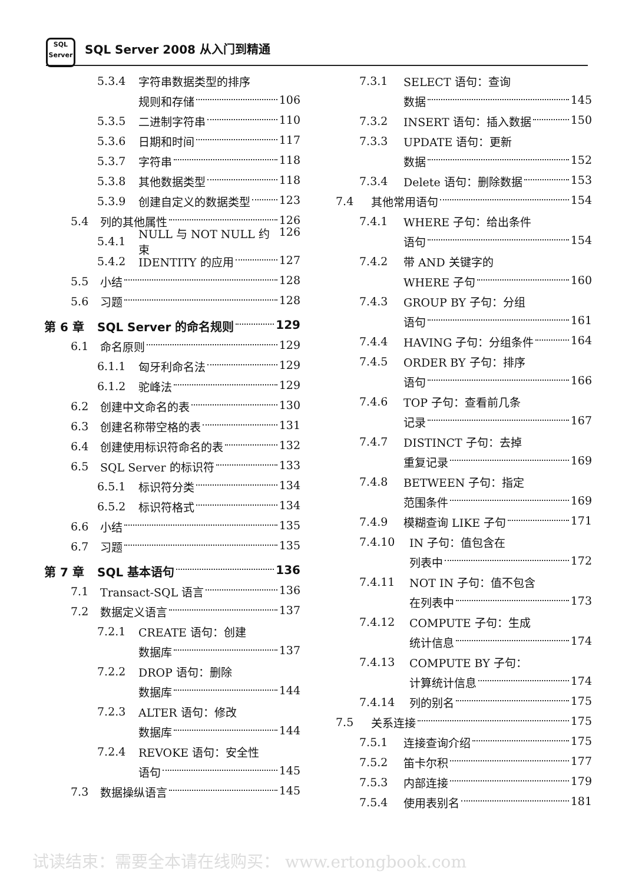SQL
Server
SQL Server 2008 从入门到精通
5.3.4 字符串数据类型的排序
规则和存储 106
5.3.5 二进制字符串 110
5.3.6 日期和时间 117
5.3.7 字符串 118
5.3.8 其他数据类型 118
5.3.9 创建自定义的数据类型 123
5.4 列的其他属性 126
5.4.1 NULL 与 NOT NULL 约束 126
5.4.2 IDENTITY 的应用 127
5.5 小结 128
5.6 习题 128
第 6 章 SQL Server 的命名规则 129
6.1 命名原则 129
6.1.1 匈牙利命名法 129
6.1.2 驼峰法 129
6.2 创建中文命名的表 130
6.3 创建名称带空格的表 131
6.4 创建使用标识符命名的表 132
6.5 SQL Server 的标识符 133
6.5.1 标识符分类 134
6.5.2 标识符格式 134
6.6 小结 135
6.7 习题 135
第 7 章 SQL 基本语句 136
7.1 Transact-SQL 语言 136
7.2 数据定义语言 137
7.2.1 CREATE 语句：创建
数据库 137
7.2.2 DROP 语句：删除
数据库 144
7.2.3 ALTER 语句：修改
数据库 144
7.2.4 REVOKE 语句：安全性
语句 145
7.3 数据操纵语言 145
7.3.1 SELECT 语句：查询
数据 145
7.3.2 INSERT 语句：插入数据 150
7.3.3 UPDATE 语句：更新
数据 152
7.3.4 Delete 语句：删除数据 153
7.4 其他常用语句 154
7.4.1 WHERE 子句：给出条件
语句 154
7.4.2 带 AND 关键字的
WHERE 子句 160
7.4.3 GROUP BY 子句：分组
语句 161
7.4.4 HAVING 子句：分组条件 164
7.4.5 ORDER BY 子句：排序
语句 166
7.4.6 TOP 子句：查看前几条
记录 167
7.4.7 DISTINCT 子句：去掉
重复记录 169
7.4.8 BETWEEN 子句：指定
范围条件 169
7.4.9 模糊查询 LIKE 子句 171
7.4.10 IN 子句：值包含在
列表中 172
7.4.11 NOT IN 子句：值不包含
在列表中 173
7.4.12 COMPUTE 子句：生成
统计信息 174
7.4.13 COMPUTE BY 子句：
计算统计信息 174
7.4.14 列的别名 175
7.5 关系连接 175
7.5.1 连接查询介绍 175
7.5.2 笛卡尔积 177
7.5.3 内部连接 179
7.5.4 使用表别名 181
试读结束：需要全本请在线购买： www.ertongbook.com